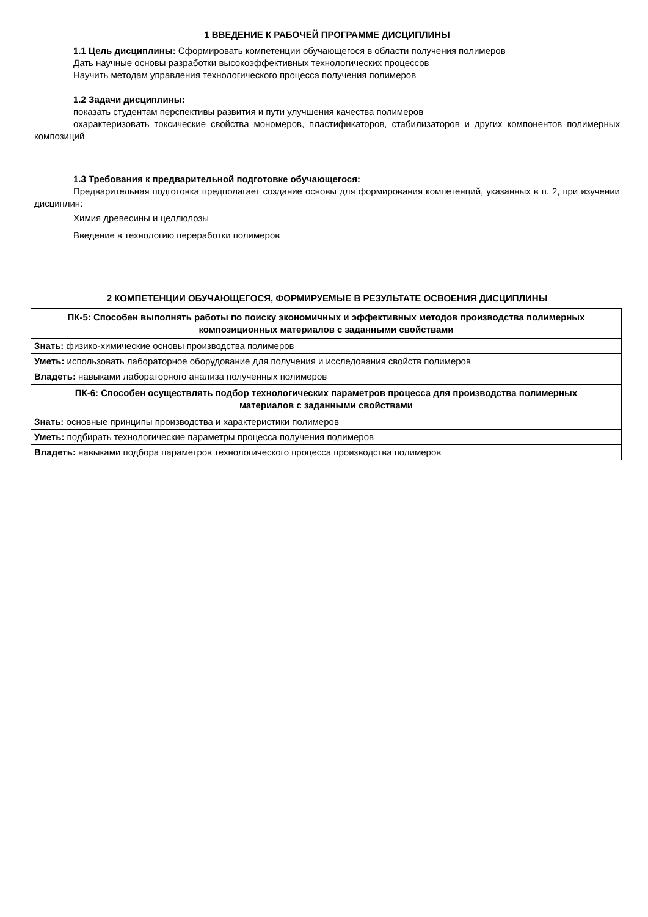1 ВВЕДЕНИЕ К РАБОЧЕЙ ПРОГРАММЕ ДИСЦИПЛИНЫ
1.1 Цель дисциплины: Сформировать компетенции обучающегося в области получения полимеров
Дать научные основы разработки высокоэффективных технологических процессов
Научить методам управления технологического процесса получения полимеров
1.2 Задачи дисциплины:
показать студентам перспективы развития и пути улучшения качества полимеров
охарактеризовать токсические свойства мономеров, пластификаторов, стабилизаторов и других компонентов полимерных композиций
1.3 Требования к предварительной подготовке обучающегося:
Предварительная подготовка предполагает создание основы для формирования компетенций, указанных в п. 2, при изучении дисциплин:
Химия древесины и целлюлозы
Введение в технологию переработки полимеров
2 КОМПЕТЕНЦИИ ОБУЧАЮЩЕГОСЯ, ФОРМИРУЕМЫЕ В РЕЗУЛЬТАТЕ ОСВОЕНИЯ ДИСЦИПЛИНЫ
| ПК-5: Способен выполнять работы по поиску экономичных и эффективных методов производства полимерных композиционных материалов с заданными свойствами |
| Знать: физико-химические основы производства полимеров |
| Уметь: использовать лабораторное оборудование для получения и исследования свойств полимеров |
| Владеть: навыками лабораторного анализа полученных полимеров |
| ПК-6: Способен осуществлять подбор технологических параметров процесса для производства полимерных материалов с заданными свойствами |
| Знать: основные принципы производства и характеристики полимеров |
| Уметь: подбирать технологические параметры процесса получения полимеров |
| Владеть: навыками подбора параметров технологического процесса производства полимеров |